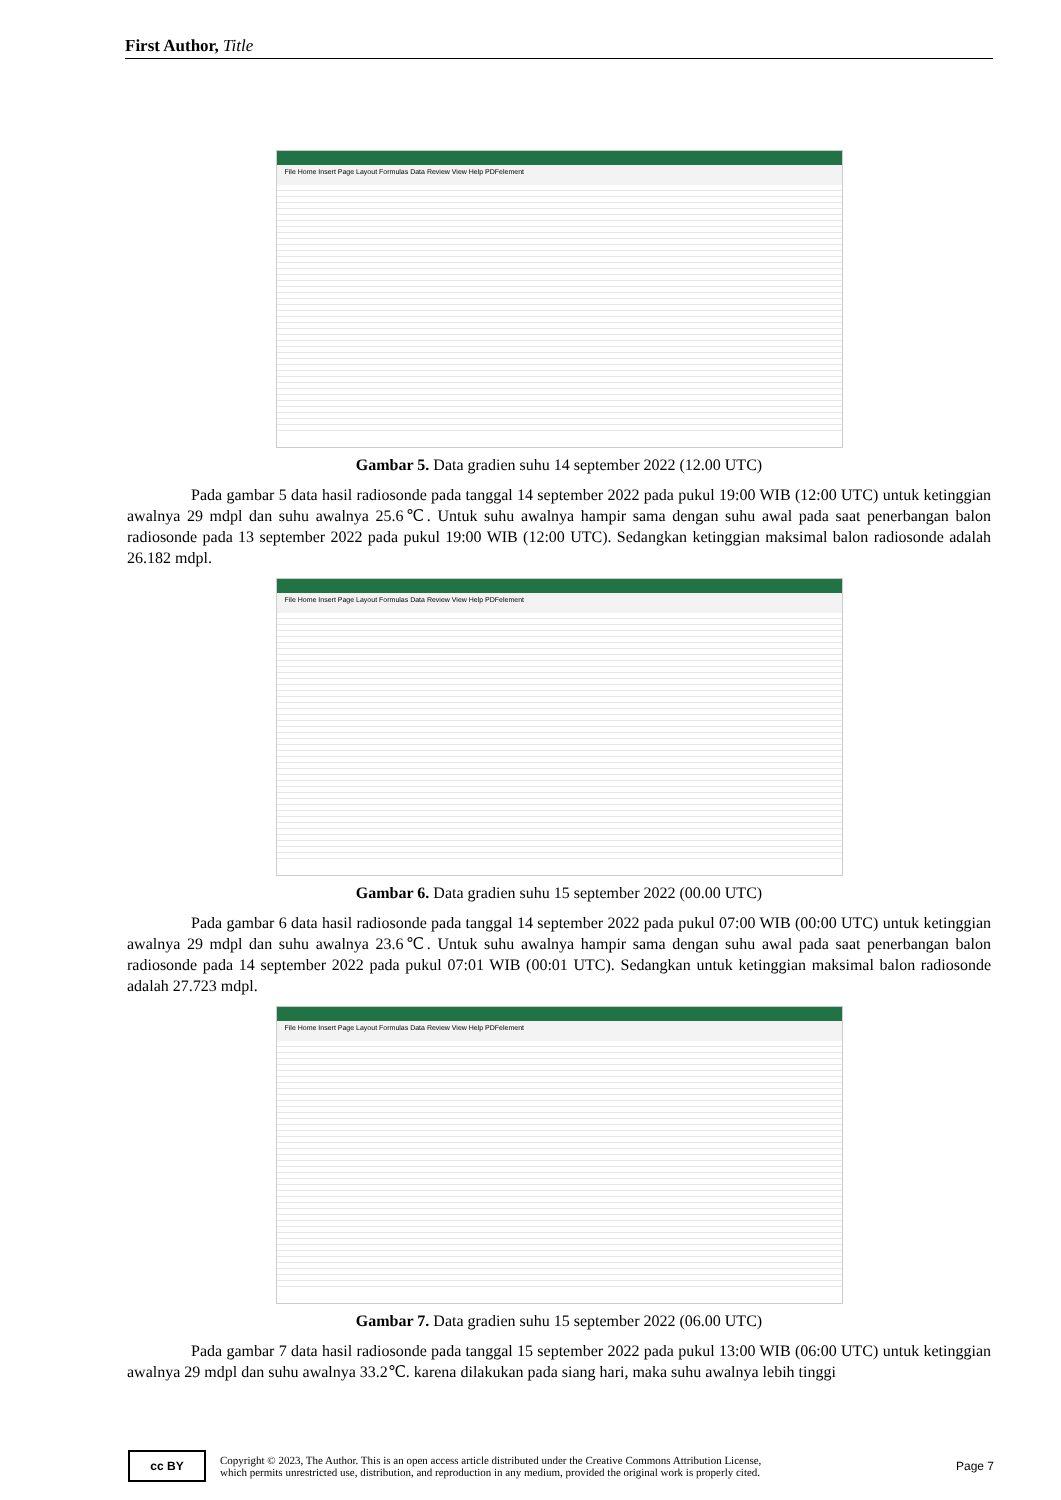First Author, Title
File Home Insert Page Layout Formulas Data Review View Help PDFelement
Gambar 5. Data gradien suhu 14 september 2022 (12.00 UTC)
Pada gambar 5 data hasil radiosonde pada tanggal 14 september 2022 pada pukul 19:00 WIB (12:00 UTC) untuk ketinggian awalnya 29 mdpl dan suhu awalnya 25.6℃. Untuk suhu awalnya hampir sama dengan suhu awal pada saat penerbangan balon radiosonde pada 13 september 2022 pada pukul 19:00 WIB (12:00 UTC). Sedangkan ketinggian maksimal balon radiosonde adalah 26.182 mdpl.
File Home Insert Page Layout Formulas Data Review View Help PDFelement
Gambar 6. Data gradien suhu 15 september 2022 (00.00 UTC)
Pada gambar 6 data hasil radiosonde pada tanggal 14 september 2022 pada pukul 07:00 WIB (00:00 UTC) untuk ketinggian awalnya 29 mdpl dan suhu awalnya 23.6℃. Untuk suhu awalnya hampir sama dengan suhu awal pada saat penerbangan balon radiosonde pada 14 september 2022 pada pukul 07:01 WIB (00:01 UTC). Sedangkan untuk ketinggian maksimal balon radiosonde adalah 27.723 mdpl.
File Home Insert Page Layout Formulas Data Review View Help PDFelement
Gambar 7. Data gradien suhu 15 september 2022 (06.00 UTC)
Pada gambar 7 data hasil radiosonde pada tanggal 15 september 2022 pada pukul 13:00 WIB (06:00 UTC) untuk ketinggian awalnya 29 mdpl dan suhu awalnya 33.2℃. karena dilakukan pada siang hari, maka suhu awalnya lebih tinggi
cc BY
Copyright © 2023, The Author. This is an open access article distributed under the Creative Commons Attribution License,
which permits unrestricted use, distribution, and reproduction in any medium, provided the original work is properly cited.
Page 7